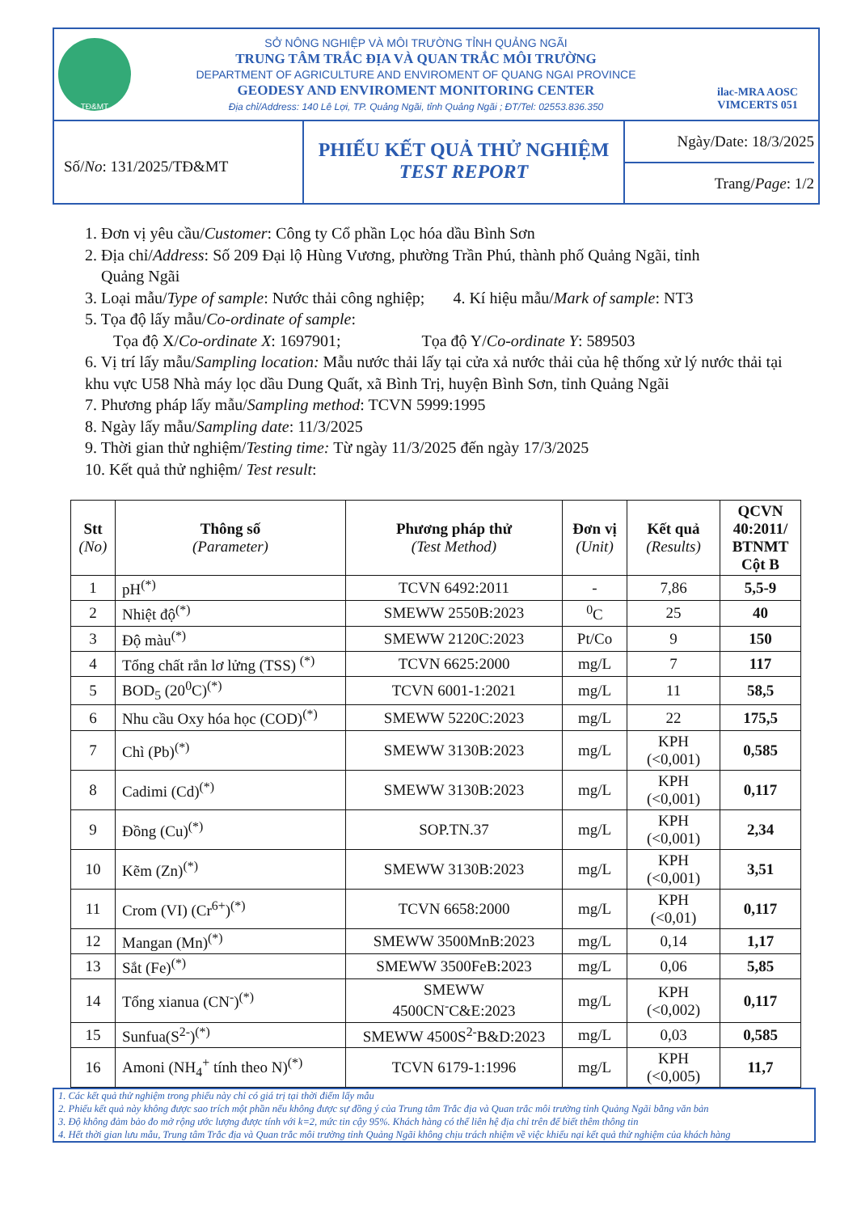TĐ&MT
SỞ NÔNG NGHIỆP VÀ MÔI TRƯỜNG TỈNH QUẢNG NGÃI
TRUNG TÂM TRẮC ĐỊA VÀ QUAN TRẮC MÔI TRƯỜNG
DEPARTMENT OF AGRICULTURE AND ENVIROMENT OF QUANG NGAI PROVINCE
GEODESY AND ENVIROMENT MONITORING CENTER
Địa chỉ/Address: 140 Lê Lợi, TP. Quảng Ngãi, tỉnh Quảng Ngãi ; ĐT/Tel: 02553.836.350
ilac-MRA AOSC
VIMCERTS 051
Số/No: 131/2025/TĐ&MT
PHIẾU KẾT QUẢ THỬ NGHIỆM
TEST REPORT
Ngày/Date: 18/3/2025
Trang/Page: 1/2
1. Đơn vị yêu cầu/Customer: Công ty Cổ phần Lọc hóa dầu Bình Sơn
2. Địa chỉ/Address: Số 209 Đại lộ Hùng Vương, phường Trần Phú, thành phố Quảng Ngãi, tỉnh
Quảng Ngãi
3. Loại mẫu/Type of sample: Nước thải công nghiệp; 4. Kí hiệu mẫu/Mark of sample: NT3
5. Tọa độ lấy mẫu/Co-ordinate of sample:
Tọa độ X/Co-ordinate X: 1697901; Tọa độ Y/Co-ordinate Y: 589503
6. Vị trí lấy mẫu/Sampling location: Mẫu nước thải lấy tại cửa xả nước thải của hệ thống xử lý nước thải tại khu vực U58 Nhà máy lọc dầu Dung Quất, xã Bình Trị, huyện Bình Sơn, tỉnh Quảng Ngãi
7. Phương pháp lấy mẫu/Sampling method: TCVN 5999:1995
8. Ngày lấy mẫu/Sampling date: 11/3/2025
9. Thời gian thử nghiệm/Testing time: Từ ngày 11/3/2025 đến ngày 17/3/2025
10. Kết quả thử nghiệm/ Test result:
| Stt (No) | Thông số (Parameter) | Phương pháp thử (Test Method) | Đơn vị (Unit) | Kết quả (Results) | QCVN 40:2011/ BTNMT Cột B |
| --- | --- | --- | --- | --- | --- |
| 1 | pH<sup>(*)</sup> | TCVN 6492:2011 | - | 7,86 | 5,5-9 |
| 2 | Nhiệt độ<sup>(*)</sup> | SMEWW 2550B:2023 | <sup>0</sup> C | 25 | 40 |
| 3 | Độ màu<sup>(*)</sup> | SMEWW 2120C:2023 | Pt/Co | 9 | 150 |
| 4 | Tổng chất rắn lơ lửng (TSS) <sup>(*)</sup> | TCVN 6625:2000 | mg/L | 7 | 117 |
| 5 | BOD<sub>5</sub> (20<sup>0</sup>C)<sup>(*)</sup> | TCVN 6001-1:2021 | mg/L | 11 | 58,5 |
| 6 | Nhu cầu Oxy hóa học (COD)<sup>(*)</sup> | SMEWW 5220C:2023 | mg/L | 22 | 175,5 |
| 7 | Chì (Pb)<sup>(*)</sup> | SMEWW 3130B:2023 | mg/L | KPH (<0,001) | 0,585 |
| 8 | Cadimi (Cd)<sup>(*)</sup> | SMEWW 3130B:2023 | mg/L | KPH (<0,001) | 0,117 |
| 9 | Đồng (Cu)<sup>(*)</sup> | SOP.TN.37 | mg/L | KPH (<0,001) | 2,34 |
| 10 | Kẽm (Zn)<sup>(*)</sup> | SMEWW 3130B:2023 | mg/L | KPH (<0,001) | 3,51 |
| 11 | Crom (VI) (Cr<sup>6+</sup>)<sup>(*)</sup> | TCVN 6658:2000 | mg/L | KPH (<0,01) | 0,117 |
| 12 | Mangan (Mn)<sup>(*)</sup> | SMEWW 3500MnB:2023 | mg/L | 0,14 | 1,17 |
| 13 | Sắt (Fe)<sup>(*)</sup> | SMEWW 3500FeB:2023 | mg/L | 0,06 | 5,85 |
| 14 | Tổng xianua (CN<sup>-</sup>)<sup>(*)</sup> | SMEWW 4500CN<sup>-</sup>C&E:2023 | mg/L | KPH (<0,002) | 0,117 |
| 15 | Sunfua(S<sup>2-</sup>)<sup>(*)</sup> | SMEWW 4500S<sup>2-</sup>B&D:2023 | mg/L | 0,03 | 0,585 |
| 16 | Amoni (NH<sub>4</sub><sup>+</sup> tính theo N)<sup>(*)</sup> | TCVN 6179-1:1996 | mg/L | KPH (<0,005) | 11,7 |
1. Các kết quả thử nghiệm trong phiếu này chỉ có giá trị tại thời điểm lấy mẫu
2. Phiếu kết quả này không được sao trích một phần nếu không được sự đồng ý của Trung tâm Trắc địa và Quan trắc môi trường tỉnh Quảng Ngãi bằng văn bản
3. Độ không đảm bảo đo mở rộng ước lượng được tính với k=2, mức tin cậy 95%. Khách hàng có thể liên hệ địa chỉ trên để biết thêm thông tin
4. Hết thời gian lưu mẫu, Trung tâm Trắc địa và Quan trắc môi trường tỉnh Quảng Ngãi không chịu trách nhiệm về việc khiếu nại kết quả thử nghiệm của khách hàng